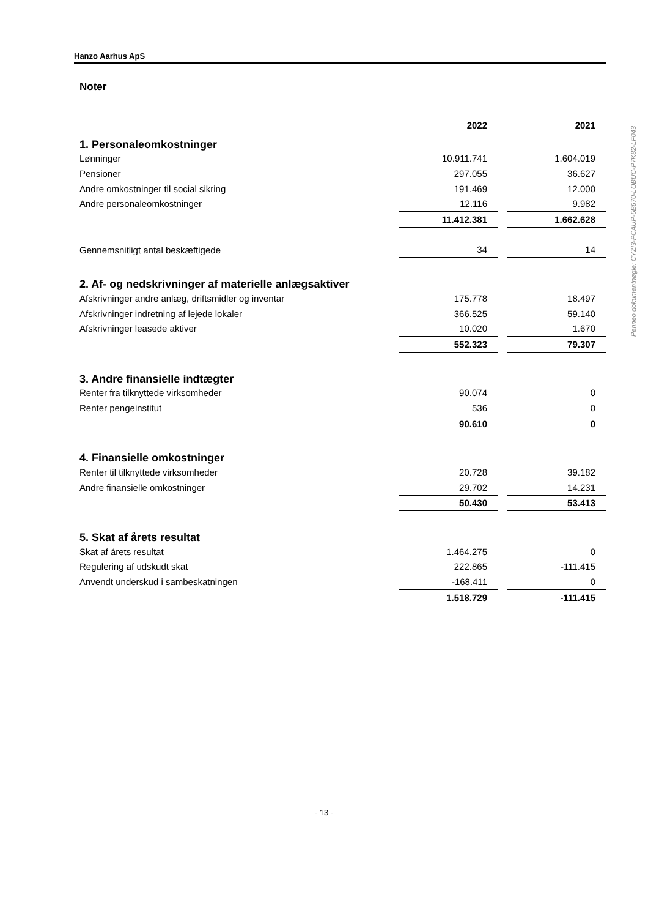Hanzo Aarhus ApS
Noter
| | 2022 | | 2021 |
| 1. Personaleomkostninger | | | |
| Lønninger | 10.911.741 | | 1.604.019 |
| Pensioner | 297.055 | | 36.627 |
| Andre omkostninger til social sikring | 191.469 | | 12.000 |
| Andre personaleomkostninger | 12.116 | | 9.982 |
| | 11.412.381 | | 1.662.628 |
| Gennemsnitligt antal beskæftigede | 34 | | 14 |
| 2. Af- og nedskrivninger af materielle anlægsaktiver | | | |
| Afskrivninger andre anlæg, driftsmidler og inventar | 175.778 | | 18.497 |
| Afskrivninger indretning af lejede lokaler | 366.525 | | 59.140 |
| Afskrivninger leasede aktiver | 10.020 | | 1.670 |
| | 552.323 | | 79.307 |
| 3. Andre finansielle indtægter | | | |
| Renter fra tilknyttede virksomheder | 90.074 | | 0 |
| Renter pengeinstitut | 536 | | 0 |
| | 90.610 | | 0 |
| 4. Finansielle omkostninger | | | |
| Renter til tilknyttede virksomheder | 20.728 | | 39.182 |
| Andre finansielle omkostninger | 29.702 | | 14.231 |
| | 50.430 | | 53.413 |
| 5. Skat af årets resultat | | | |
| Skat af årets resultat | 1.464.275 | | 0 |
| Regulering af udskudt skat | 222.865 | | -111.415 |
| Anvendt underskud i sambeskatningen | -168.411 | | 0 |
| | 1.518.729 | | -111.415 |
Penneo dokumentnøgle: CYZI3-PCAUP-5B670-LOBUC-P7K82-LF043
- 13 -